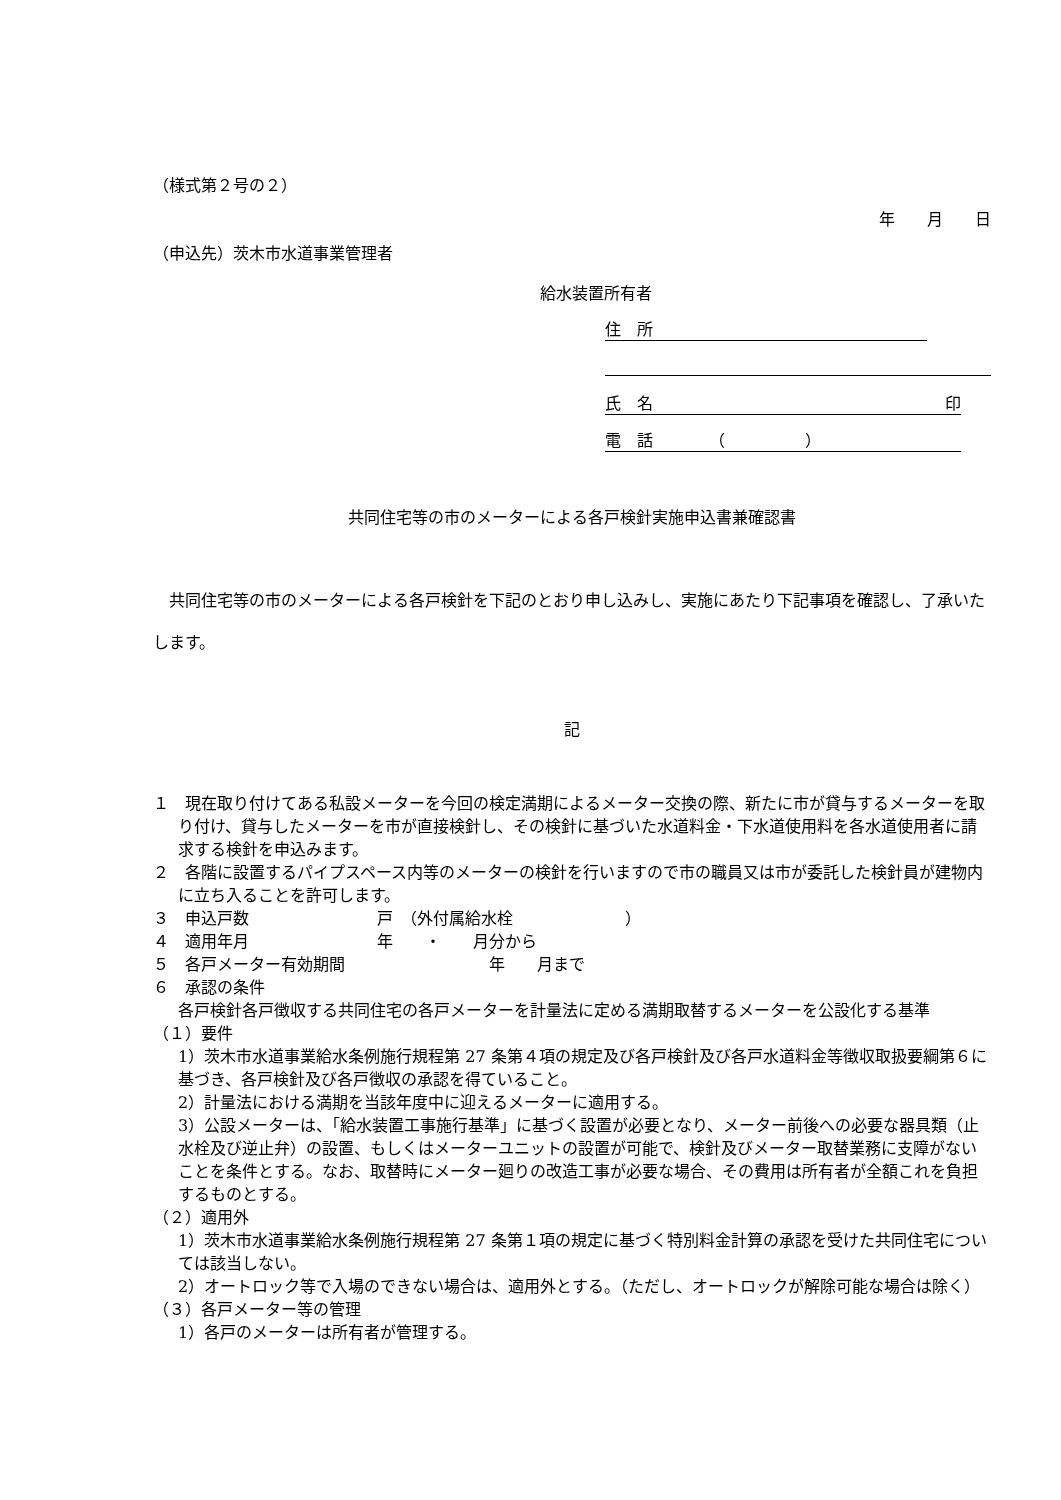（様式第２号の２）
年　　月　　日
（申込先）茨木市水道事業管理者
給水装置所有者
住　所
氏　名 印
電　話　　　　（　　　　　）
共同住宅等の市のメーターによる各戸検針実施申込書兼確認書
共同住宅等の市のメーターによる各戸検針を下記のとおり申し込みし、実施にあたり下記事項を確認し、了承いたします。
記
１　現在取り付けてある私設メーターを今回の検定満期によるメーター交換の際、新たに市が貸与するメーターを取り付け、貸与したメーターを市が直接検針し、その検針に基づいた水道料金・下水道使用料を各水道使用者に請求する検針を申込みます。
２　各階に設置するパイプスペース内等のメーターの検針を行いますので市の職員又は市が委託した検針員が建物内に立ち入ることを許可します。
３　申込戸数　　　　　　　　戸　（外付属給水栓　　　　　　　）
４　適用年月　　　　　　　　年　　・　　月分から
５　各戸メーター有効期間　　　　　　　　　年　　月まで
６　承認の条件
各戸検針各戸徴収する共同住宅の各戸メーターを計量法に定める満期取替するメーターを公設化する基準
（１）要件
1）茨木市水道事業給水条例施行規程第 27 条第４項の規定及び各戸検針及び各戸水道料金等徴収取扱要綱第６に基づき、各戸検針及び各戸徴収の承認を得ていること。
2）計量法における満期を当該年度中に迎えるメーターに適用する。
3）公設メーターは、「給水装置工事施行基準」に基づく設置が必要となり、メーター前後への必要な器具類（止水栓及び逆止弁）の設置、もしくはメーターユニットの設置が可能で、検針及びメーター取替業務に支障がないことを条件とする。なお、取替時にメーター廻りの改造工事が必要な場合、その費用は所有者が全額これを負担するものとする。
（２）適用外
1）茨木市水道事業給水条例施行規程第 27 条第１項の規定に基づく特別料金計算の承認を受けた共同住宅については該当しない。
2）オートロック等で入場のできない場合は、適用外とする。（ただし、オートロックが解除可能な場合は除く）
（３）各戸メーター等の管理
1）各戸のメーターは所有者が管理する。